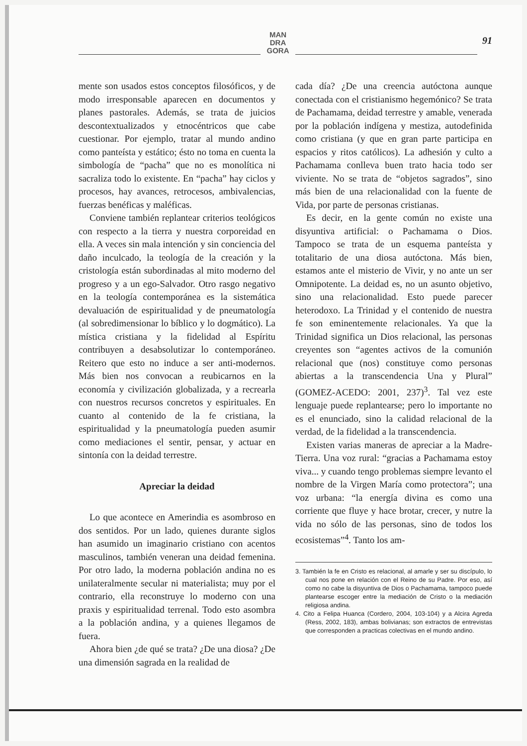MAN
DRA
GORA
91
mente son usados estos conceptos filosóficos, y de modo irresponsable aparecen en documentos y planes pastorales. Además, se trata de juicios descontextualizados y etnocéntricos que cabe cuestionar. Por ejemplo, tratar al mundo andino como panteísta y estático; ésto no toma en cuenta la simbología de “pacha” que no es monolítica ni sacraliza todo lo existente. En “pacha” hay ciclos y procesos, hay avances, retrocesos, ambivalencias, fuerzas benéficas y maléficas.
Conviene también replantear criterios teológicos con respecto a la tierra y nuestra corporeidad en ella. A veces sin mala intención y sin conciencia del daño inculcado, la teología de la creación y la cristología están subordinadas al mito moderno del progreso y a un ego-Salvador. Otro rasgo negativo en la teología contemporánea es la sistemática devaluación de espiritualidad y de pneumatología (al sobredimensionar lo bíblico y lo dogmático). La mística cristiana y la fidelidad al Espíritu contribuyen a desabsolutizar lo contemporáneo. Reitero que esto no induce a ser anti-modernos. Más bien nos convocan a reubicarnos en la economía y civilización globalizada, y a recrearla con nuestros recursos concretos y espirituales. En cuanto al contenido de la fe cristiana, la espiritualidad y la pneumatología pueden asumir como mediaciones el sentir, pensar, y actuar en sintonía con la deidad terrestre.
Apreciar la deidad
Lo que acontece en Amerindia es asombroso en dos sentidos. Por un lado, quienes durante siglos han asumido un imaginario cristiano con acentos masculinos, también veneran una deidad femenina. Por otro lado, la moderna población andina no es unilateralmente secular ni materialista; muy por el contrario, ella reconstruye lo moderno con una praxis y espiritualidad terrenal. Todo esto asombra a la población andina, y a quienes llegamos de fuera.
Ahora bien ¿de qué se trata? ¿De una diosa? ¿De una dimensión sagrada en la realidad de
cada día? ¿De una creencia autóctona aunque conectada con el cristianismo hegemónico? Se trata de Pachamama, deidad terrestre y amable, venerada por la población indígena y mestiza, autodefinida como cristiana (y que en gran parte participa en espacios y ritos católicos). La adhesión y culto a Pachamama conlleva buen trato hacia todo ser viviente. No se trata de “objetos sagrados”, sino más bien de una relacionalidad con la fuente de Vida, por parte de personas cristianas.
Es decir, en la gente común no existe una disyuntiva artificial: o Pachamama o Dios. Tampoco se trata de un esquema panteísta y totalitario de una diosa autóctona. Más bien, estamos ante el misterio de Vivir, y no ante un ser Omnipotente. La deidad es, no un asunto objetivo, sino una relacionalidad. Esto puede parecer heterodoxo. La Trinidad y el contenido de nuestra fe son eminentemente relacionales. Ya que la Trinidad significa un Dios relacional, las personas creyentes son “agentes activos de la comunión relacional que (nos) constituye como personas abiertas a la transcendencia Una y Plural” (GOMEZ-ACEDO: 2001, 237)<sup>3</sup>. Tal vez este lenguaje puede replantearse; pero lo importante no es el enunciado, sino la calidad relacional de la verdad, de la fidelidad a la transcendencia.
Existen varias maneras de apreciar a la Madre-Tierra. Una voz rural: “gracias a Pachamama estoy viva... y cuando tengo problemas siempre levanto el nombre de la Virgen María como protectora”; una voz urbana: “la energía divina es como una corriente que fluye y hace brotar, crecer, y nutre la vida no sólo de las personas, sino de todos los ecosistemas”<sup>4</sup>. Tanto los am-
3. También la fe en Cristo es relacional, al amarle y ser su discípulo, lo cual nos pone en relación con el Reino de su Padre. Por eso, así como no cabe la disyuntiva de Dios o Pachamama, tampoco puede plantearse escoger entre la mediación de Cristo o la mediación religiosa andina.
4. Cito a Felipa Huanca (Cordero, 2004, 103-104) y a Alcira Agreda (Ress, 2002, 183), ambas bolivianas; son extractos de entrevistas que corresponden a practicas colectivas en el mundo andino.